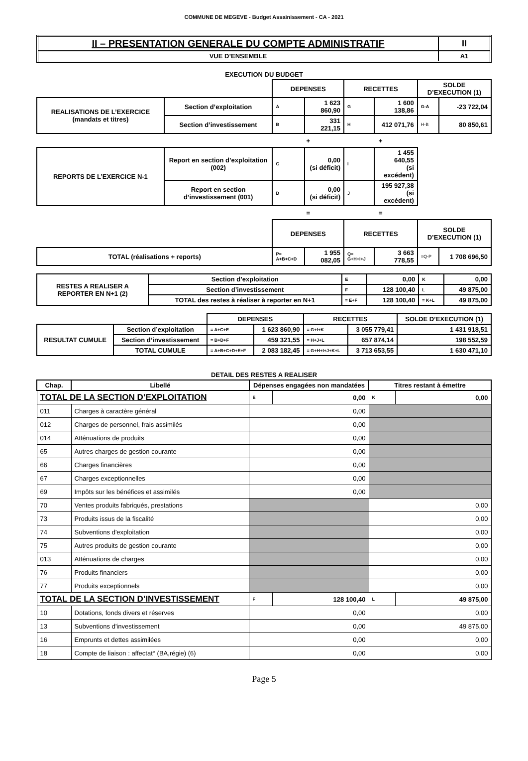COMMUNE DE MEGEVE - Budget Assainissement - CA - 2021
| II – PRESENTATION GENERALE DU COMPTE ADMINISTRATIF | II |
| VUE D’ENSEMBLE | A1 |
EXECUTION DU BUDGET
| | | DEPENSES | | RECETTES | | SOLDE D’EXECUTION (1) | |
| REALISATIONS DE L’EXERCICE (mandats et titres) | Section d’exploitation | A | 1 623 860,90 | G | 1 600 138,86 | G-A | -23 722,04 |
| | Section d’investissement | B | 331 221,15 | H | 412 071,76 | H-B | 80 850,61 |
| | | + | | + | | | |
| REPORTS DE L’EXERCICE N-1 | Report en section d’exploitation (002) | C | 0,00 (si déficit) | I | 1 455 640,55 (si excédent) | | |
| | Report en section d’investissement (001) | D | 0,00 (si déficit) | J | 195 927,38 (si excédent) | | |
| | | = | | = | | | |
| | | DEPENSES | | RECETTES | | SOLDE D’EXECUTION (1) | |
| TOTAL (réalisations + reports) | | P= A+B+C+D | 1 955 082,05 | Q= G+H+I+J | 3 663 778,55 | =Q-P | 1 708 696,50 |
| RESTES A REALISER A REPORTER EN N+1 (2) | Section d’exploitation | E | 0,00 | K | 0,00 |
| | Section d’investissement | F | 128 100,40 | L | 49 875,00 |
| | TOTAL des restes à réaliser à reporter en N+1 | = E+F | 128 100,40 | = K+L | 49 875,00 |
| | | DEPENSES | | RECETTES | | SOLDE D’EXECUTION (1) |
| RESULTAT CUMULE | Section d’exploitation | = A+C+E | 1 623 860,90 | = G+I+K | 3 055 779,41 | 1 431 918,51 |
| | Section d’investissement | = B+D+F | 459 321,55 | = H+J+L | 657 874,14 | 198 552,59 |
| | TOTAL CUMULE | = A+B+C+D+E+F | 2 083 182,45 | = G+H+I+J+K+L | 3 713 653,55 | 1 630 471,10 |
DETAIL DES RESTES A REALISER
| Chap. | Libellé | Dépenses engagées non mandatées | | Titres restant à émettre | |
| --- | --- | --- | --- | --- | --- |
| TOTAL DE LA SECTION D’EXPLOITATION | | E | 0,00 | K | 0,00 |
| 011 | Charges à caractère général | 0,00 | | | |
| 012 | Charges de personnel, frais assimilés | 0,00 | | | |
| 014 | Atténuations de produits | 0,00 | | | |
| 65 | Autres charges de gestion courante | 0,00 | | | |
| 66 | Charges financières | 0,00 | | | |
| 67 | Charges exceptionnelles | 0,00 | | | |
| 69 | Impôts sur les bénéfices et assimilés | 0,00 | | | |
| 70 | Ventes produits fabriqués, prestations | | | 0,00 | |
| 73 | Produits issus de la fiscalité | | | 0,00 | |
| 74 | Subventions d'exploitation | | | 0,00 | |
| 75 | Autres produits de gestion courante | | | 0,00 | |
| 013 | Atténuations de charges | | | 0,00 | |
| 76 | Produits financiers | | | 0,00 | |
| 77 | Produits exceptionnels | | | 0,00 | |
| TOTAL DE LA SECTION D’INVESTISSEMENT | | F | 128 100,40 | L | 49 875,00 |
| 10 | Dotations, fonds divers et réserves | 0,00 | | 0,00 | |
| 13 | Subventions d'investissement | 0,00 | | 49 875,00 | |
| 16 | Emprunts et dettes assimilées | 0,00 | | 0,00 | |
| 18 | Compte de liaison : affectat° (BA,régie) (6) | 0,00 | | 0,00 | |
Page 5